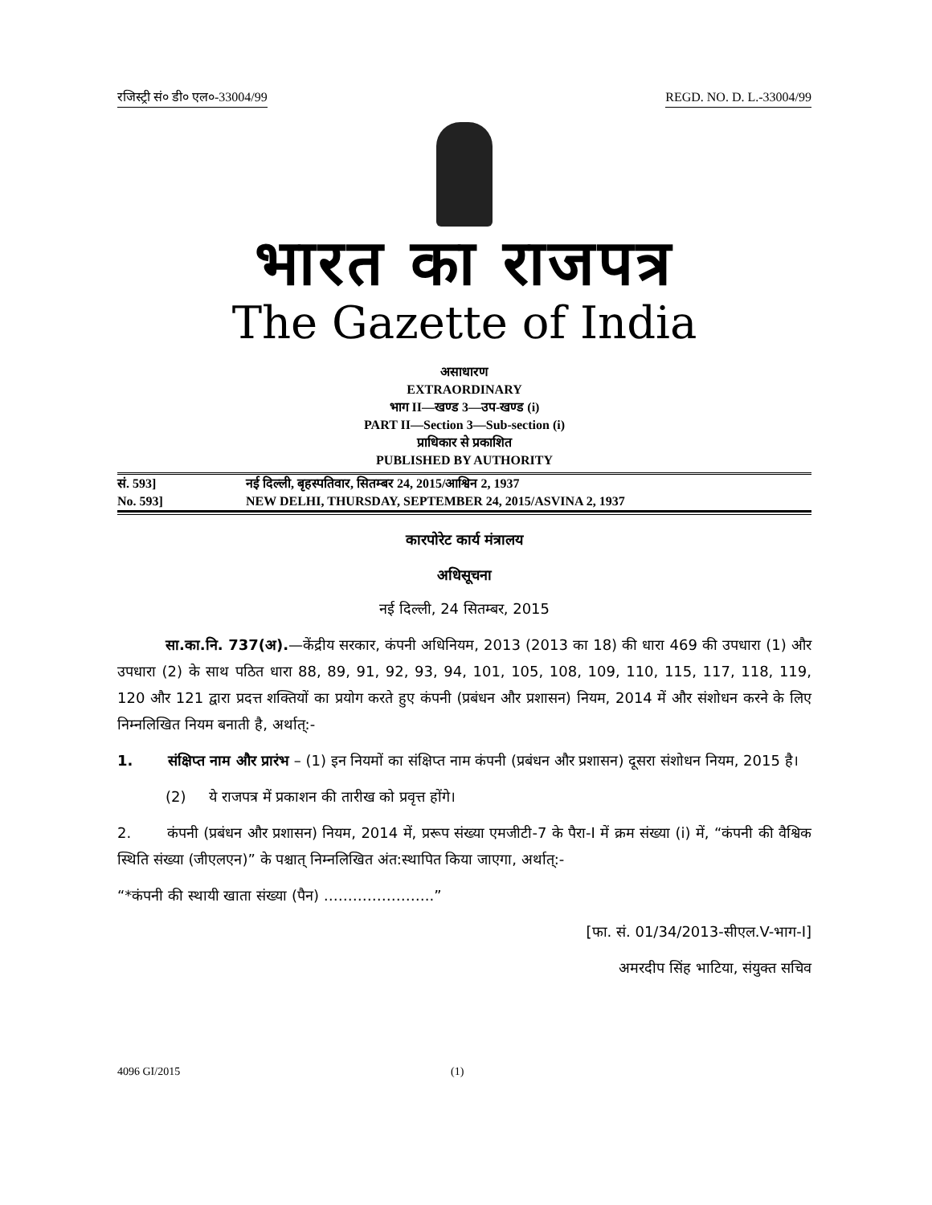रजिस्ट्री सं० डी० एल०-33004/99 REGD. NO. D. L.-33004/99
भारत का राजपत्र
The Gazette of India
असाधारण
EXTRAORDINARY
भाग II—खण्ड 3—उप-खण्ड (i)
PART II—Section 3—Sub-section (i)
प्राधिकार से प्रकाशित
PUBLISHED BY AUTHORITY
सं. 593] नई दिल्ली, बृहस्पतिवार, सितम्बर 24, 2015/आश्विन 2, 1937
No. 593] NEW DELHI, THURSDAY, SEPTEMBER 24, 2015/ASVINA 2, 1937
कारपोरेट कार्य मंत्रालय
अधिसूचना
नई दिल्ली, 24 सितम्बर, 2015
सा.का.नि. 737(अ).—केंद्रीय सरकार, कंपनी अधिनियम, 2013 (2013 का 18) की धारा 469 की उपधारा (1) और उपधारा (2) के साथ पठित धारा 88, 89, 91, 92, 93, 94, 101, 105, 108, 109, 110, 115, 117, 118, 119, 120 और 121 द्वारा प्रदत्त शक्तियों का प्रयोग करते हुए कंपनी (प्रबंधन और प्रशासन) नियम, 2014 में और संशोधन करने के लिए निम्नलिखित नियम बनाती है, अर्थात्:-
1. संक्षिप्त नाम और प्रारंभ – (1) इन नियमों का संक्षिप्त नाम कंपनी (प्रबंधन और प्रशासन) दूसरा संशोधन नियम, 2015 है।
(2) ये राजपत्र में प्रकाशन की तारीख को प्रवृत्त होंगे।
2. कंपनी (प्रबंधन और प्रशासन) नियम, 2014 में, प्ररूप संख्या एमजीटी-7 के पैरा-I में क्रम संख्या (i) में, “कंपनी की वैश्विक स्थिति संख्या (जीएलएन)” के पश्चात् निम्नलिखित अंत:स्थापित किया जाएगा, अर्थात्:-
“*कंपनी की स्थायी खाता संख्या (पैन) …………………..”
[फा. सं. 01/34/2013-सीएल.V-भाग-I]
अमरदीप सिंह भाटिया, संयुक्त सचिव
4096 GI/2015 (1)